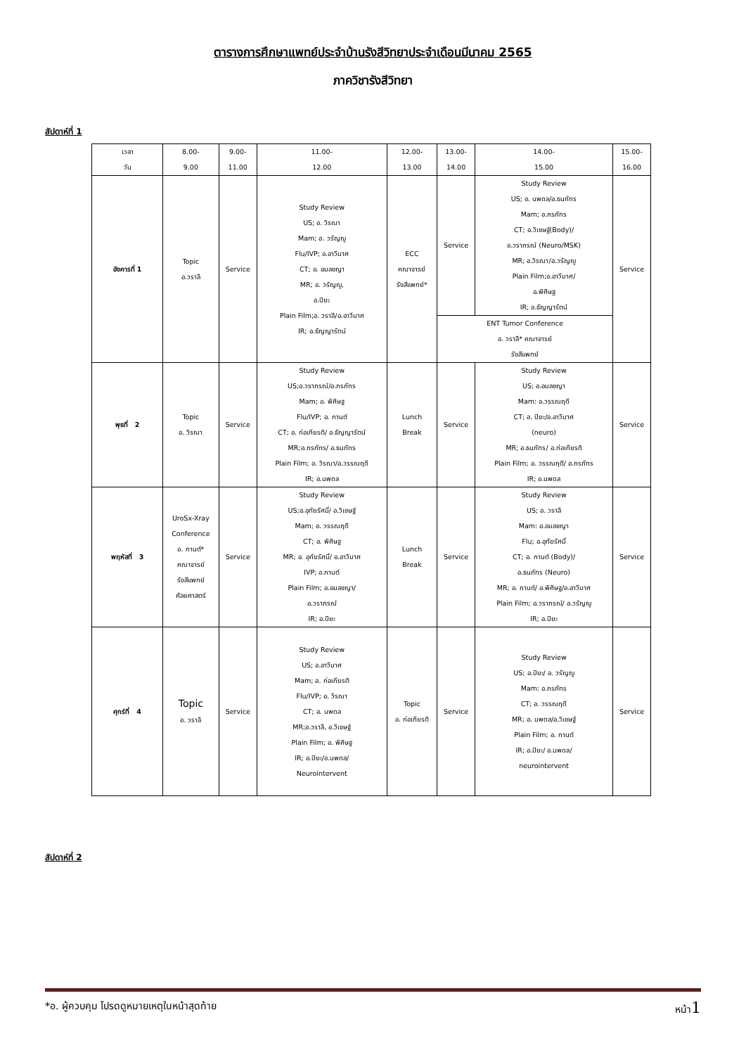ตารางการศึกษาแพทย์ประจำบ้านรังสีวิทยาประจำเดือนมีนาคม 2565
ภาควิชารังสีวิทยา
สัปดาห์ที่ 1
| เวลา วัน | 8.00- 9.00 | 9.00- 11.00 | 11.00- 12.00 | 12.00- 13.00 | 13.00- 14.00 | 14.00- 15.00 | 15.00- 16.00 |
| --- | --- | --- | --- | --- | --- | --- | --- |
| อังคารที่ 1 | Topic อ.วราลี | Service | Study Review US; อ. วิรณา Mam; อ. วรัญญู Flu/IVP; อ.อาวีมาศ CT; อ. อมลชญา MR; อ. วรัญญู, อ.ปิยะ Plain Film;อ. วราลี/อ.อาวีมาศ IR; อ.ธัญญารัตน์ | ECC คณาจารย์ รังสีแพทย์* | Service | Study Review US; อ. นพดล/อ.ธนภัทร Mam; อ.ภรภัทร CT; อ.วิเชษฐ์(Body)/ อ.วราภรณ์ (Neuro/MSK) MR; อ.วิรณา/อ.วรัญญู Plain Film;อ.อาวีมาศ/ อ.พิศิษฐ IR; อ.ธัญญารัตน์ | Service |
| | | | | | ENT Tumor Conference อ. วราลี* คณาจารย์ รังสีแพทย์ | | |
| พุธที่ 2 | Topic อ. วิรณา | Service | Study Review US;อ.วราภรณ์/อ.ภรภัทร Mam; อ. พิศิษฐ Flu/IVP; อ. กานต์ CT; อ. ก่อเกียรติ/ อ.ธัญญารัตน์ MR;อ.ภรภัทร/ อ.ธนภัทร Plain Film; อ. วิรณา/อ.วรรณฤดี IR; อ.นพดล | Lunch Break | Service | Study Review US; อ.อมลชญา Mam: อ.วรรณฤดี CT; อ. ปิยะ/อ.อาวีมาศ (neuro) MR; อ.ธนภัทร/ อ.ก่อเกียรติ Plain Film; อ. วรรณฤดี/ อ.ภรภัทร IR; อ.นพดล | Service |
| พฤหัสที่ 3 | UroSx-Xray Conference อ. กานต์* คณาจารย์ รังสีแพทย์ ศัลยศาสตร์ | Service | Study Review US;อ.อุทัยรัศมิ์/ อ.วิเชษฐ์ Mam; อ. วรรณฤดี CT; อ. พิศิษฐ MR; อ. อุทัยรัศมิ์/ อ.อาวีมาศ IVP; อ.กานต์ Plain Film; อ.อมลชญา/ อ.วราภรณ์ IR; อ.ปิยะ | Lunch Break | Service | Study Review US; อ. วราลี Mam: อ.อมลชญา Flu; อ.อุทัยรัศมิ์ CT; อ. กานต์ (Body)/ อ.ธนภัทร (Neuro) MR; อ. กานต์/ อ.พิศิษฐ/อ.อาวีมาศ Plain Film; อ.วราภรณ์/ อ.วรัญญู IR; อ.ปิยะ | Service |
| ศุกร์ที่ 4 | Topic อ. วราลี | Service | Study Review US; อ.อาวีมาศ Mam; อ. ก่อเกียรติ Flu/IVP; อ. วิรณา CT; อ. นพดล MR;อ.วราลี, อ.วิเชษฐ์ Plain Film; อ. พิศิษฐ IR; อ.ปิยะ/อ.นพดล/ Neurointervent | Topic อ. ก่อเกียรติ | Service | Study Review US; อ.ปิยะ/ อ. วรัญญู Mam: อ.ภรภัทร CT; อ. วรรณฤดี MR; อ. นพดล/อ.วิเชษฐ์ Plain Film; อ. กานต์ IR; อ.ปิยะ/ อ.นพดล/ neurointervent | Service |
สัปดาห์ที่ 2
*อ. ผู้ควบคุม โปรดดูหมายเหตุในหน้าสุดท้าย หน้า1